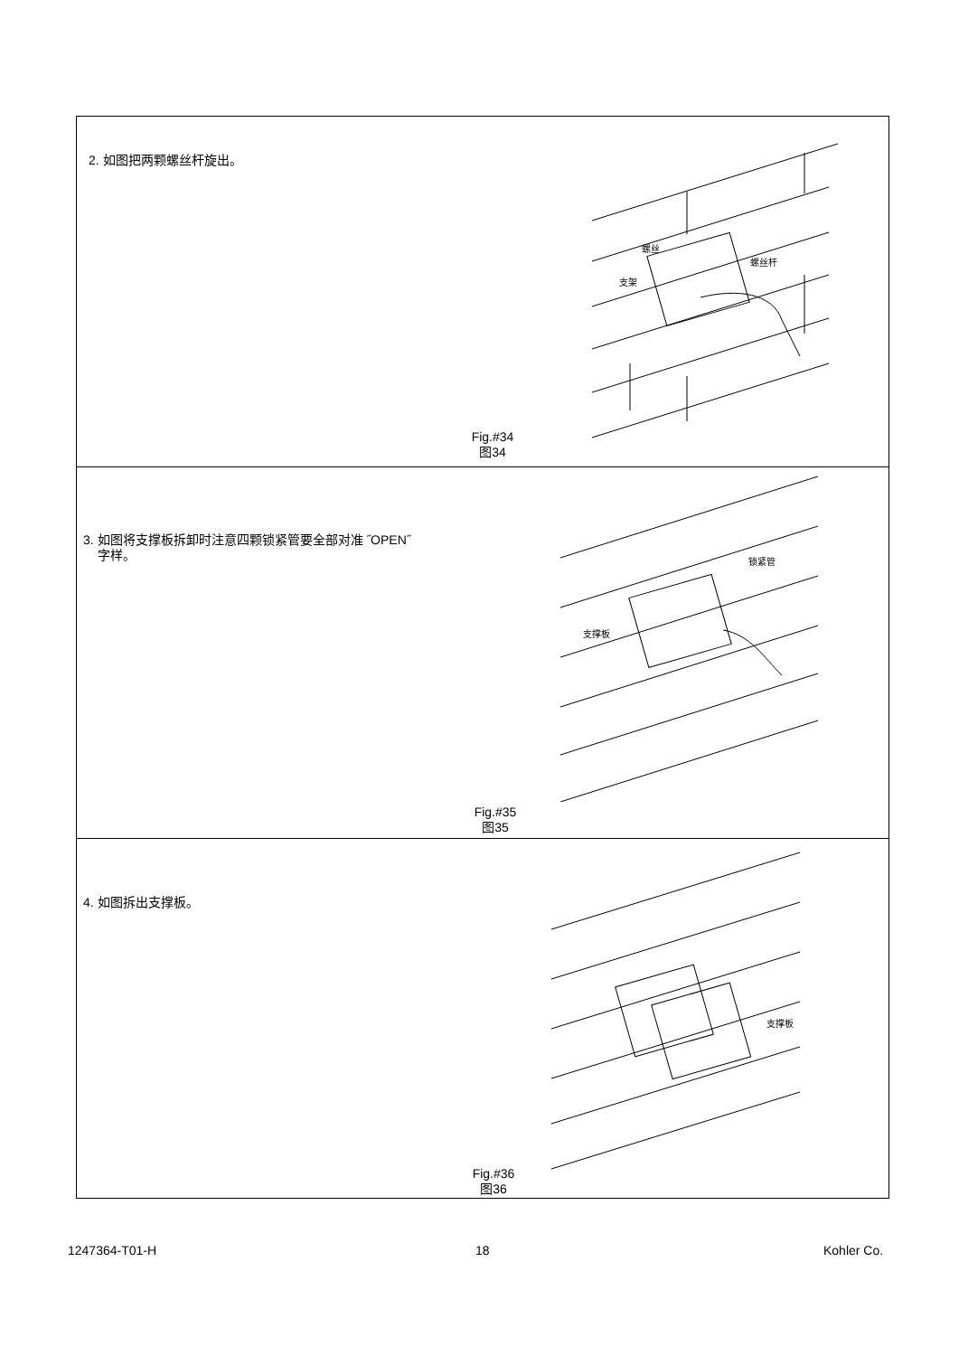2. 如图把两颗螺丝杆旋出。
螺丝
螺丝杆
支架
Fig.#34
图34
3. 如图将支撑板拆卸时注意四颗锁紧管要全部对准 ˝OPEN˝
字样。
锁紧管
支撑板
Fig.#35
图35
4. 如图拆出支撑板。
支撑板
Fig.#36
图36
1247364-T01-H 18 Kohler Co.